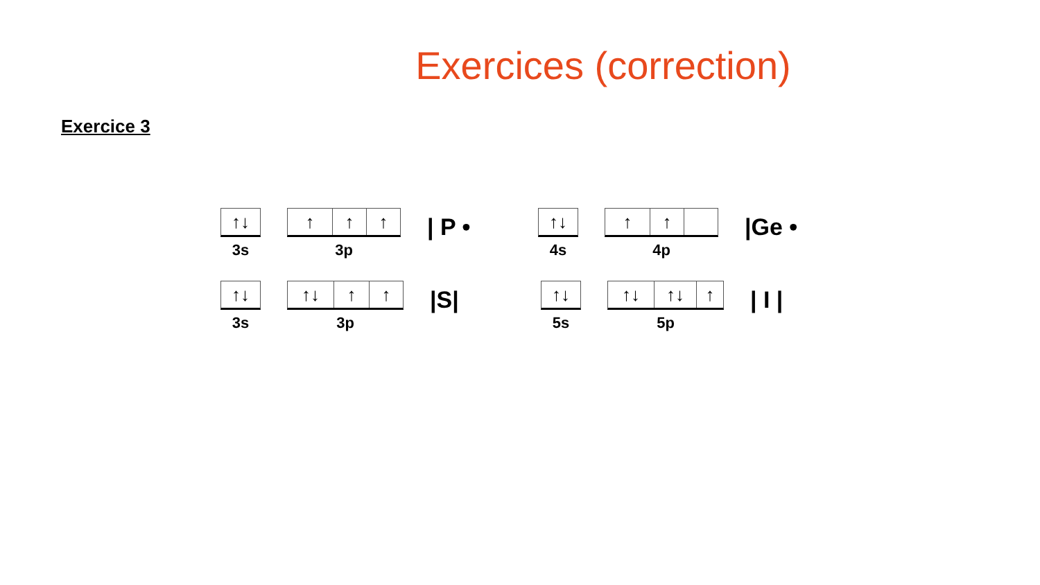Exercices (correction)
Exercice 3
↑↓
3s
↑ ↑ ↑
3p
| P •
↑↓
4s
↑ ↑
4p
|Ge •
↑↓
3s
↑↓ ↑ ↑
3p
|S|
↑↓
5s
↑↓ ↑↓ ↑
5p
| I |